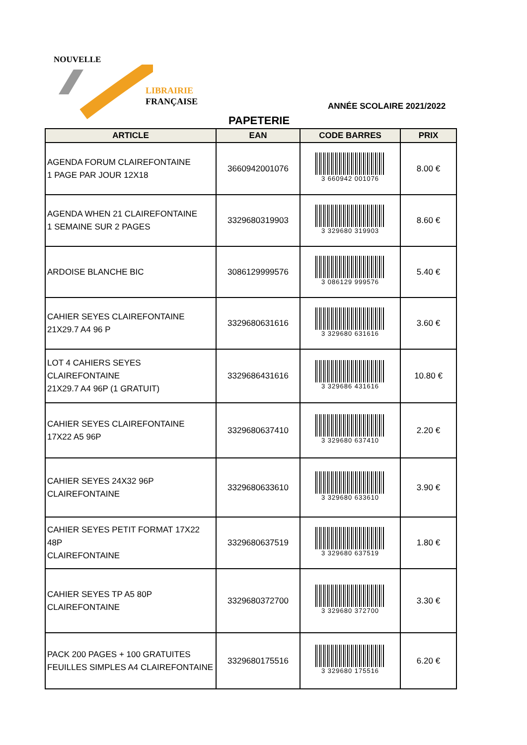NOUVELLE
LIBRAIRIE
FRANÇAISE
ANNÉE SCOLAIRE 2021/2022
PAPETERIE
| ARTICLE | EAN | CODE BARRES | PRIX |
| --- | --- | --- | --- |
| AGENDA FORUM CLAIREFONTAINE 1 PAGE PAR JOUR 12X18 | 3660942001076 | 3 660942 001076 | 8.00 € |
| AGENDA WHEN 21 CLAIREFONTAINE 1 SEMAINE SUR 2 PAGES | 3329680319903 | 3 329680 319903 | 8.60 € |
| ARDOISE BLANCHE BIC | 3086129999576 | 3 086129 999576 | 5.40 € |
| CAHIER SEYES CLAIREFONTAINE 21X29.7 A4 96 P | 3329680631616 | 3 329680 631616 | 3.60 € |
| LOT 4 CAHIERS SEYES CLAIREFONTAINE 21X29.7 A4 96P (1 GRATUIT) | 3329686431616 | 3 329686 431616 | 10.80 € |
| CAHIER SEYES CLAIREFONTAINE 17X22 A5 96P | 3329680637410 | 3 329680 637410 | 2.20 € |
| CAHIER SEYES 24X32 96P CLAIREFONTAINE | 3329680633610 | 3 329680 633610 | 3.90 € |
| CAHIER SEYES PETIT FORMAT 17X22 48P CLAIREFONTAINE | 3329680637519 | 3 329680 637519 | 1.80 € |
| CAHIER SEYES TP A5 80P CLAIREFONTAINE | 3329680372700 | 3 329680 372700 | 3.30 € |
| PACK 200 PAGES + 100 GRATUITES FEUILLES SIMPLES A4 CLAIREFONTAINE | 3329680175516 | 3 329680 175516 | 6.20 € |